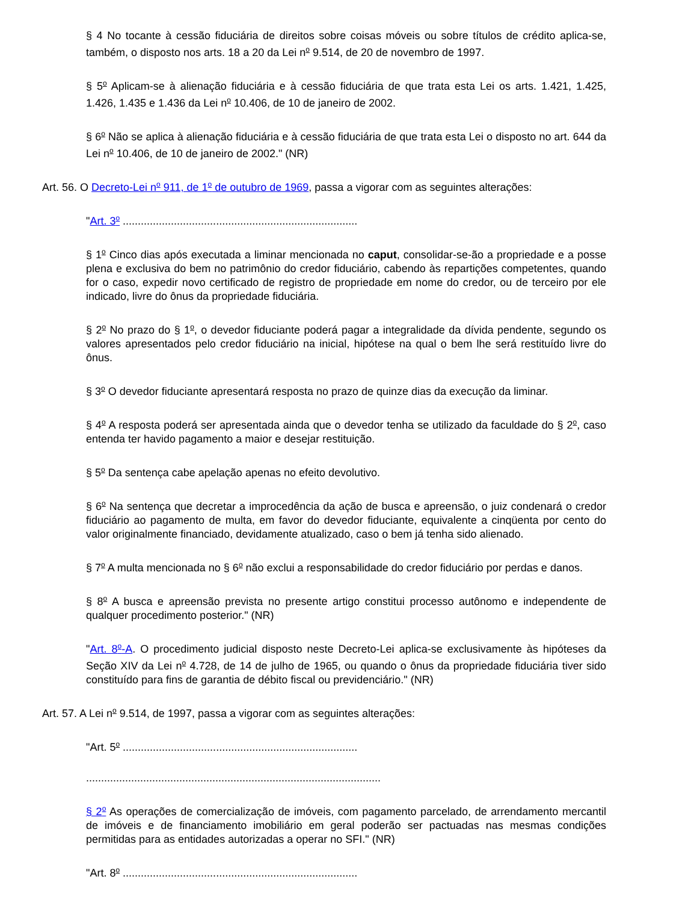§ 4 No tocante à cessão fiduciária de direitos sobre coisas móveis ou sobre títulos de crédito aplica-se, também, o disposto nos arts. 18 a 20 da Lei n<sup>o</sup> 9.514, de 20 de novembro de 1997.
§ 5<sup>o</sup> Aplicam-se à alienação fiduciária e à cessão fiduciária de que trata esta Lei os arts. 1.421, 1.425, 1.426, 1.435 e 1.436 da Lei n<sup>o</sup> 10.406, de 10 de janeiro de 2002.
§ 6<sup>o</sup> Não se aplica à alienação fiduciária e à cessão fiduciária de que trata esta Lei o disposto no art. 644 da Lei n<sup>o</sup> 10.406, de 10 de janeiro de 2002." (NR)
Art. 56. O Decreto-Lei n<sup>o</sup> 911, de 1<sup>o</sup> de outubro de 1969, passa a vigorar com as seguintes alterações:
"Art. 3<sup>o</sup> ..............................................................................
§ 1<sup>o</sup> Cinco dias após executada a liminar mencionada no caput, consolidar-se-ão a propriedade e a posse plena e exclusiva do bem no patrimônio do credor fiduciário, cabendo às repartições competentes, quando for o caso, expedir novo certificado de registro de propriedade em nome do credor, ou de terceiro por ele indicado, livre do ônus da propriedade fiduciária.
§ 2<sup>o</sup> No prazo do § 1<sup>o</sup>, o devedor fiduciante poderá pagar a integralidade da dívida pendente, segundo os valores apresentados pelo credor fiduciário na inicial, hipótese na qual o bem lhe será restituído livre do ônus.
§ 3<sup>o</sup> O devedor fiduciante apresentará resposta no prazo de quinze dias da execução da liminar.
§ 4<sup>o</sup> A resposta poderá ser apresentada ainda que o devedor tenha se utilizado da faculdade do § 2<sup>o</sup>, caso entenda ter havido pagamento a maior e desejar restituição.
§ 5<sup>o</sup> Da sentença cabe apelação apenas no efeito devolutivo.
§ 6<sup>o</sup> Na sentença que decretar a improcedência da ação de busca e apreensão, o juiz condenará o credor fiduciário ao pagamento de multa, em favor do devedor fiduciante, equivalente a cinqüenta por cento do valor originalmente financiado, devidamente atualizado, caso o bem já tenha sido alienado.
§ 7<sup>o</sup> A multa mencionada no § 6<sup>o</sup> não exclui a responsabilidade do credor fiduciário por perdas e danos.
§ 8<sup>o</sup> A busca e apreensão prevista no presente artigo constitui processo autônomo e independente de qualquer procedimento posterior." (NR)
"Art. 8<sup>o</sup>-A. O procedimento judicial disposto neste Decreto-Lei aplica-se exclusivamente às hipóteses da Seção XIV da Lei n<sup>o</sup> 4.728, de 14 de julho de 1965, ou quando o ônus da propriedade fiduciária tiver sido constituído para fins de garantia de débito fiscal ou previdenciário." (NR)
Art. 57. A Lei n<sup>o</sup> 9.514, de 1997, passa a vigorar com as seguintes alterações:
"Art. 5<sup>o</sup> ..............................................................................
..................................................................................................
§ 2<sup>o</sup> As operações de comercialização de imóveis, com pagamento parcelado, de arrendamento mercantil de imóveis e de financiamento imobiliário em geral poderão ser pactuadas nas mesmas condições permitidas para as entidades autorizadas a operar no SFI." (NR)
"Art. 8<sup>o</sup> ..............................................................................